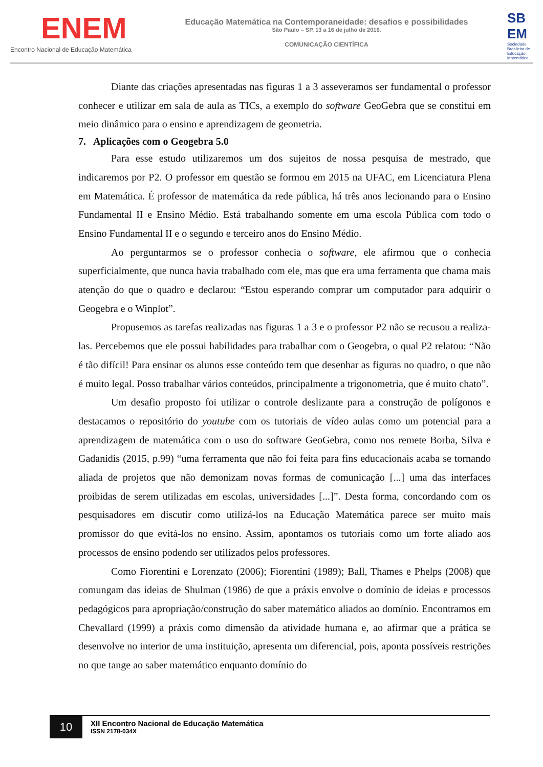ENEM
Encontro Nacional de Educação Matemática
Educação Matemática na Contemporaneidade: desafios e possibilidades
São Paulo – SP, 13 a 16 de julho de 2016.
COMUNICAÇÃO CIENTÍFICA
SB EM
Sociedade Brasileira de Educação Matemática
Diante das criações apresentadas nas figuras 1 a 3 asseveramos ser fundamental o professor conhecer e utilizar em sala de aula as TICs, a exemplo do software GeoGebra que se constitui em meio dinâmico para o ensino e aprendizagem de geometria.
7. Aplicações com o Geogebra 5.0
Para esse estudo utilizaremos um dos sujeitos de nossa pesquisa de mestrado, que indicaremos por P2. O professor em questão se formou em 2015 na UFAC, em Licenciatura Plena em Matemática. É professor de matemática da rede pública, há três anos lecionando para o Ensino Fundamental II e Ensino Médio. Está trabalhando somente em uma escola Pública com todo o Ensino Fundamental II e o segundo e terceiro anos do Ensino Médio.
Ao perguntarmos se o professor conhecia o software, ele afirmou que o conhecia superficialmente, que nunca havia trabalhado com ele, mas que era uma ferramenta que chama mais atenção do que o quadro e declarou: “Estou esperando comprar um computador para adquirir o Geogebra e o Winplot”.
Propusemos as tarefas realizadas nas figuras 1 a 3 e o professor P2 não se recusou a realiza-las. Percebemos que ele possui habilidades para trabalhar com o Geogebra, o qual P2 relatou: “Não é tão difícil! Para ensinar os alunos esse conteúdo tem que desenhar as figuras no quadro, o que não é muito legal. Posso trabalhar vários conteúdos, principalmente a trigonometria, que é muito chato”.
Um desafio proposto foi utilizar o controle deslizante para a construção de polígonos e destacamos o repositório do youtube com os tutoriais de vídeo aulas como um potencial para a aprendizagem de matemática com o uso do software GeoGebra, como nos remete Borba, Silva e Gadanidis (2015, p.99) “uma ferramenta que não foi feita para fins educacionais acaba se tornando aliada de projetos que não demonizam novas formas de comunicação [...] uma das interfaces proibidas de serem utilizadas em escolas, universidades [...]”. Desta forma, concordando com os pesquisadores em discutir como utilizá-los na Educação Matemática parece ser muito mais promissor do que evitá-los no ensino. Assim, apontamos os tutoriais como um forte aliado aos processos de ensino podendo ser utilizados pelos professores.
Como Fiorentini e Lorenzato (2006); Fiorentini (1989); Ball, Thames e Phelps (2008) que comungam das ideias de Shulman (1986) de que a práxis envolve o domínio de ideias e processos pedagógicos para apropriação/construção do saber matemático aliados ao domínio. Encontramos em Chevallard (1999) a práxis como dimensão da atividade humana e, ao afirmar que a prática se desenvolve no interior de uma instituição, apresenta um diferencial, pois, aponta possíveis restrições no que tange ao saber matemático enquanto domínio do
10
XII Encontro Nacional de Educação Matemática
ISSN 2178-034X